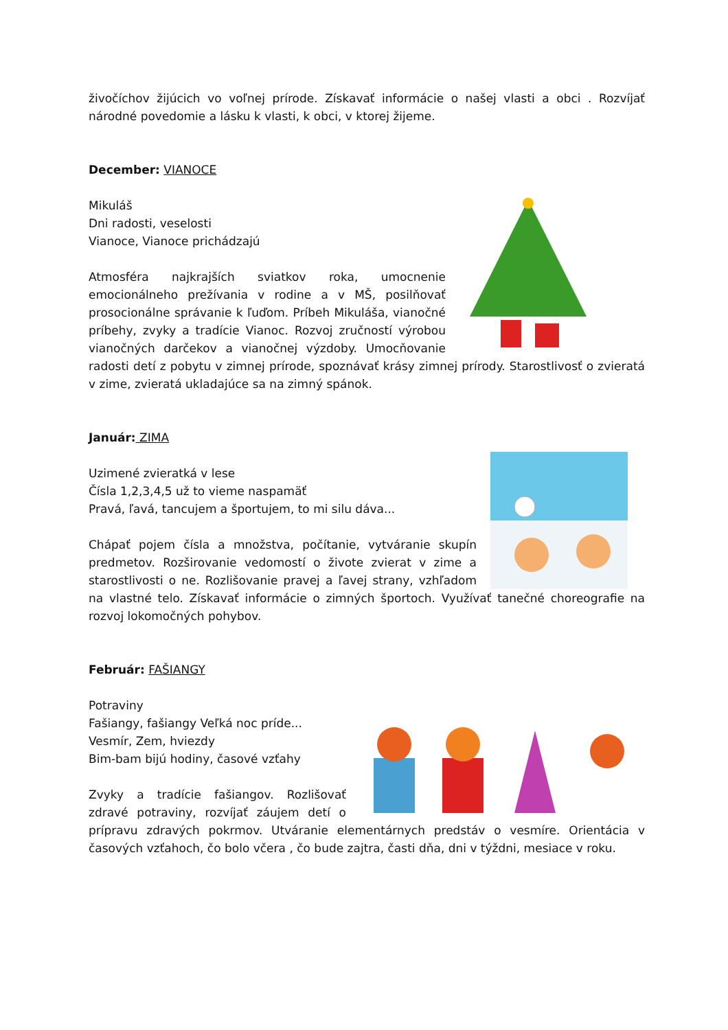živočíchov žijúcich vo voľnej prírode. Získavať informácie o našej vlasti a obci . Rozvíjať národné povedomie a lásku k vlasti, k obci, v ktorej žijeme.
December: VIANOCE
Mikuláš
Dni radosti, veselosti
Vianoce, Vianoce prichádzajú
Atmosféra najkrajších sviatkov roka, umocnenie emocionálneho prežívania v rodine a v MŠ, posilňovať prosocionálne správanie k ľuďom. Príbeh Mikuláša, vianočné príbehy, zvyky a tradície Vianoc. Rozvoj zručností výrobou vianočných darčekov a vianočnej výzdoby. Umocňovanie radosti detí z pobytu v zimnej prírode, spoznávať krásy zimnej prírody. Starostlivosť o zvieratá v zime, zvieratá ukladajúce sa na zimný spánok.
Január: ZIMA
Uzimené zvieratká v lese
Čísla 1,2,3,4,5 už to vieme naspamäť
Pravá, ľavá, tancujem a športujem, to mi silu dáva...
Chápať pojem čísla a množstva, počítanie, vytváranie skupín predmetov. Rozširovanie vedomostí o živote zvierat v zime a starostlivosti o ne. Rozlišovanie pravej a ľavej strany, vzhľadom na vlastné telo. Získavať informácie o zimných športoch. Využívať tanečné choreografie na rozvoj lokomočných pohybov.
Február: FAŠIANGY
Potraviny
Fašiangy, fašiangy Veľká noc príde...
Vesmír, Zem, hviezdy
Bim-bam bijú hodiny, časové vzťahy
Zvyky a tradície fašiangov. Rozlišovať zdravé potraviny, rozvíjať záujem detí o prípravu zdravých pokrmov. Utváranie elementárnych predstáv o vesmíre. Orientácia v časových vzťahoch, čo bolo včera , čo bude zajtra, časti dňa, dni v týždni, mesiace v roku.